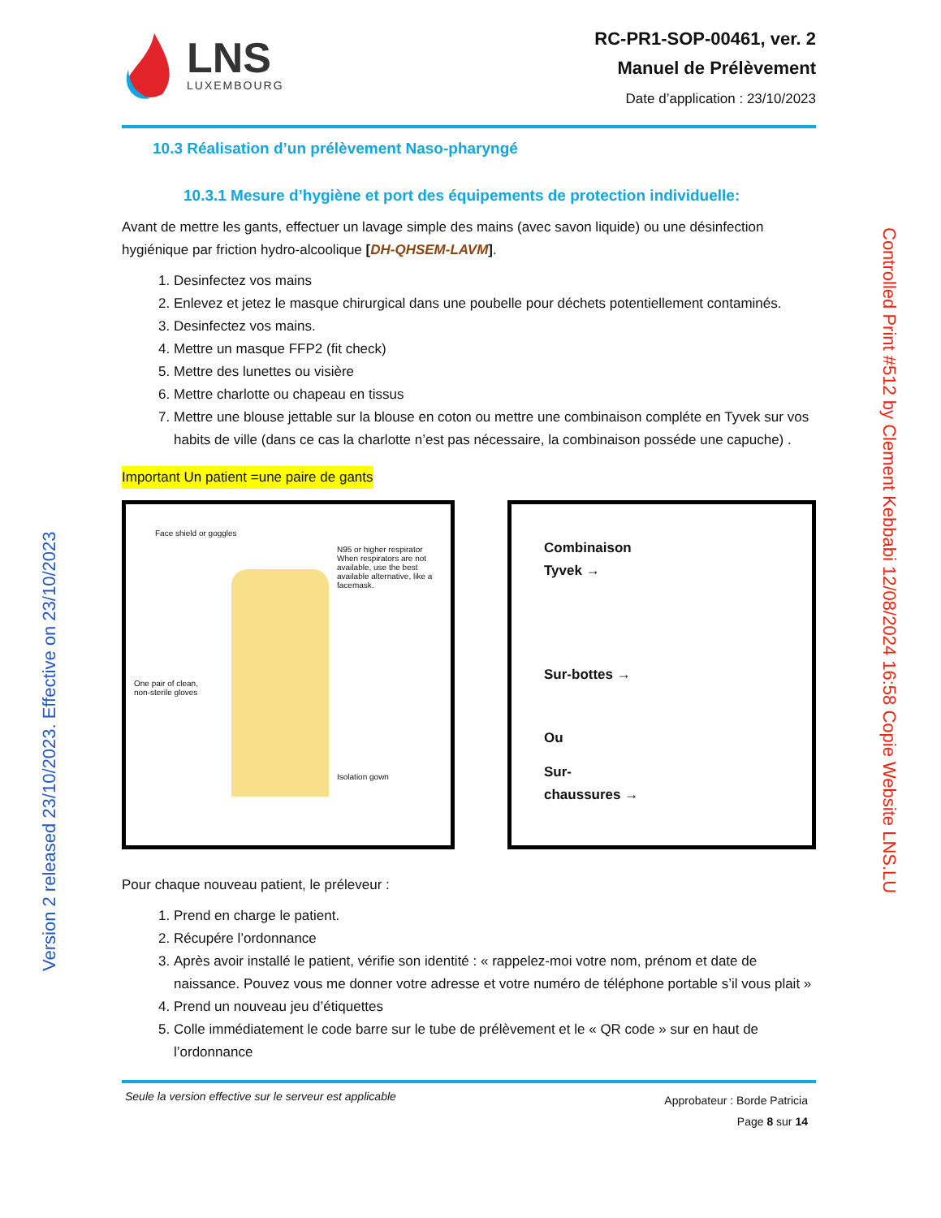Version 2 released 23/10/2023. Effective on 23/10/2023
Controlled Print #512 by Clement Kebbabi 12/08/2024 16:58 Copie Website LNS.LU
LNS
LUXEMBOURG
RC-PR1-SOP-00461, ver. 2
Manuel de Prélèvement
Date d’application : 23/10/2023
10.3 Réalisation d’un prélèvement Naso-pharyngé
10.3.1 Mesure d’hygiène et port des équipements de protection individuelle:
Avant de mettre les gants, effectuer un lavage simple des mains (avec savon liquide) ou une désinfection hygiénique par friction hydro-alcoolique [DH-QHSEM-LAVM].
1. Desinfectez vos mains
2. Enlevez et jetez le masque chirurgical dans une poubelle pour déchets potentiellement contaminés.
3. Desinfectez vos mains.
4. Mettre un masque FFP2 (fit check)
5. Mettre des lunettes ou visière
6. Mettre charlotte ou chapeau en tissus
7. Mettre une blouse jettable sur la blouse en coton ou mettre une combinaison compléte en Tyvek sur vos habits de ville (dans ce cas la charlotte n’est pas nécessaire, la combinaison posséde une capuche) .
Important Un patient =une paire de gants
Face shield or goggles
N95 or higher respirator
When respirators are not available, use the best available alternative, like a facemask.
One pair of clean,
non-sterile gloves
Isolation gown
Combinaison
Tyvek →
Sur-bottes →
Ou
Sur-
chaussures →
Pour chaque nouveau patient, le préleveur :
1. Prend en charge le patient.
2. Récupére l’ordonnance
3. Après avoir installé le patient, vérifie son identité : « rappelez-moi votre nom, prénom et date de naissance. Pouvez vous me donner votre adresse et votre numéro de téléphone portable s’il vous plait »
4. Prend un nouveau jeu d’étiquettes
5. Colle immédiatement le code barre sur le tube de prélèvement et le « QR code » sur en haut de l’ordonnance
Seule la version effective sur le serveur est applicable
Approbateur : Borde Patricia
Page 8 sur 14